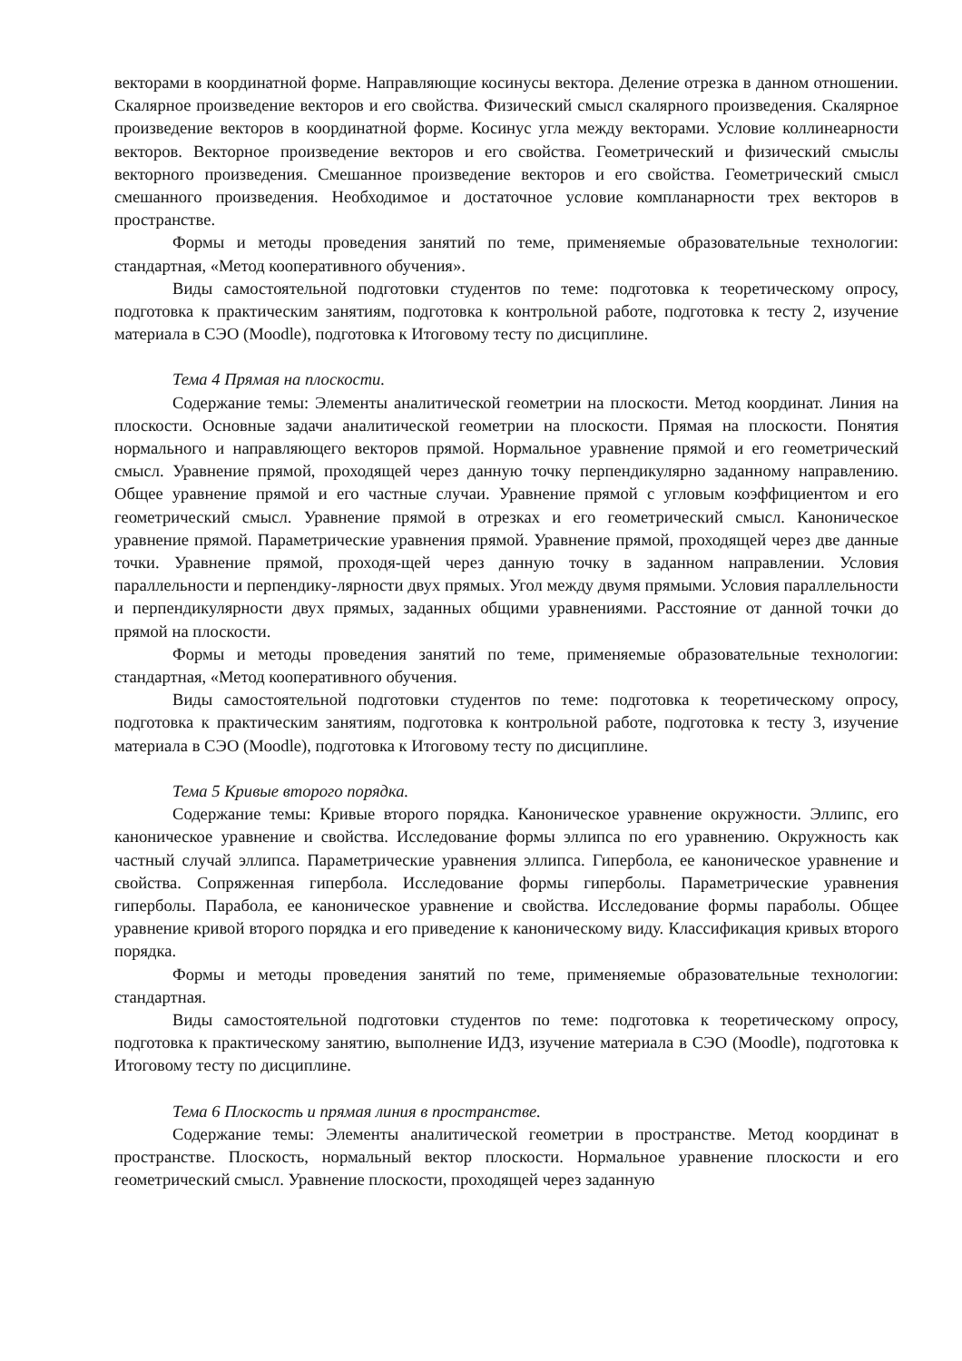векторами в координатной форме. Направляющие косинусы вектора. Деление отрезка в данном отношении. Скалярное произведение векторов и его свойства. Физический смысл скалярного произведения. Скалярное произведение векторов в координатной форме. Косинус угла между векторами. Условие коллинеарности векторов. Векторное произведение векторов и его свойства. Геометрический и физический смыслы векторного произведения. Смешанное произведение векторов и его свойства. Геометрический смысл смешанного произведения. Необходимое и достаточное условие компланарности трех векторов в пространстве.
Формы и методы проведения занятий по теме, применяемые образовательные технологии: стандартная, «Метод кооперативного обучения».
Виды самостоятельной подготовки студентов по теме: подготовка к теоретическому опросу, подготовка к практическим занятиям, подготовка к контрольной работе, подготовка к тесту 2, изучение материала в СЭО (Moodle), подготовка к Итоговому тесту по дисциплине.
Тема 4 Прямая на плоскости.
Содержание темы: Элементы аналитической геометрии на плоскости. Метод координат. Линия на плоскости. Основные задачи аналитической геометрии на плоскости. Прямая на плоскости. Понятия нормального и направляющего векторов прямой. Нормальное уравнение прямой и его геометрический смысл. Уравнение прямой, проходящей через данную точку перпендикулярно заданному направлению. Общее уравнение прямой и его частные случаи. Уравнение прямой с угловым коэффициентом и его геометрический смысл. Уравнение прямой в отрезках и его геометрический смысл. Каноническое уравнение прямой. Параметрические уравнения прямой. Уравнение прямой, проходящей через две данные точки. Уравнение прямой, проходя-щей через данную точку в заданном направлении. Условия параллельности и перпендику-лярности двух прямых. Угол между двумя прямыми. Условия параллельности и перпендикулярности двух прямых, заданных общими уравнениями. Расстояние от данной точки до прямой на плоскости.
Формы и методы проведения занятий по теме, применяемые образовательные технологии: стандартная, «Метод кооперативного обучения.
Виды самостоятельной подготовки студентов по теме: подготовка к теоретическому опросу, подготовка к практическим занятиям, подготовка к контрольной работе, подготовка к тесту 3, изучение материала в СЭО (Moodle), подготовка к Итоговому тесту по дисциплине.
Тема 5 Кривые второго порядка.
Содержание темы: Кривые второго порядка. Каноническое уравнение окружности. Эллипс, его каноническое уравнение и свойства. Исследование формы эллипса по его уравнению. Окружность как частный случай эллипса. Параметрические уравнения эллипса. Гипербола, ее каноническое уравнение и свойства. Сопряженная гипербола. Исследование формы гиперболы. Параметрические уравнения гиперболы. Парабола, ее каноническое уравнение и свойства. Исследование формы параболы. Общее уравнение кривой второго порядка и его приведение к каноническому виду. Классификация кривых второго порядка.
Формы и методы проведения занятий по теме, применяемые образовательные технологии: стандартная.
Виды самостоятельной подготовки студентов по теме: подготовка к теоретическому опросу, подготовка к практическому занятию, выполнение ИДЗ, изучение материала в СЭО (Moodle), подготовка к Итоговому тесту по дисциплине.
Тема 6 Плоскость и прямая линия в пространстве.
Содержание темы: Элементы аналитической геометрии в пространстве. Метод координат в пространстве. Плоскость, нормальный вектор плоскости. Нормальное уравнение плоскости и его геометрический смысл. Уравнение плоскости, проходящей через заданную